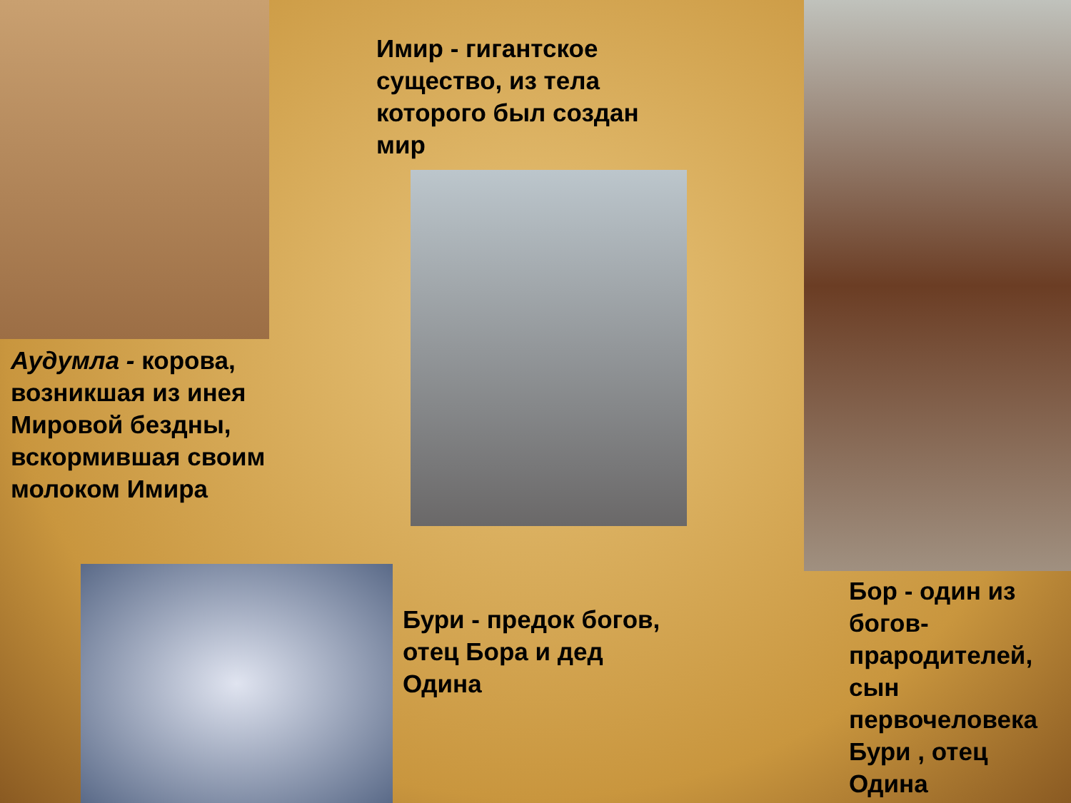Имир - гигантское существо, из тела которого был создан мир
Аудумла - корова, возникшая из инея Мировой бездны, вскормившая своим молоком Имира
Бури - предок богов, отец Бора и дед Одина
Бор - один из богов-прародителей, сын первочеловека Бури , отец Одина